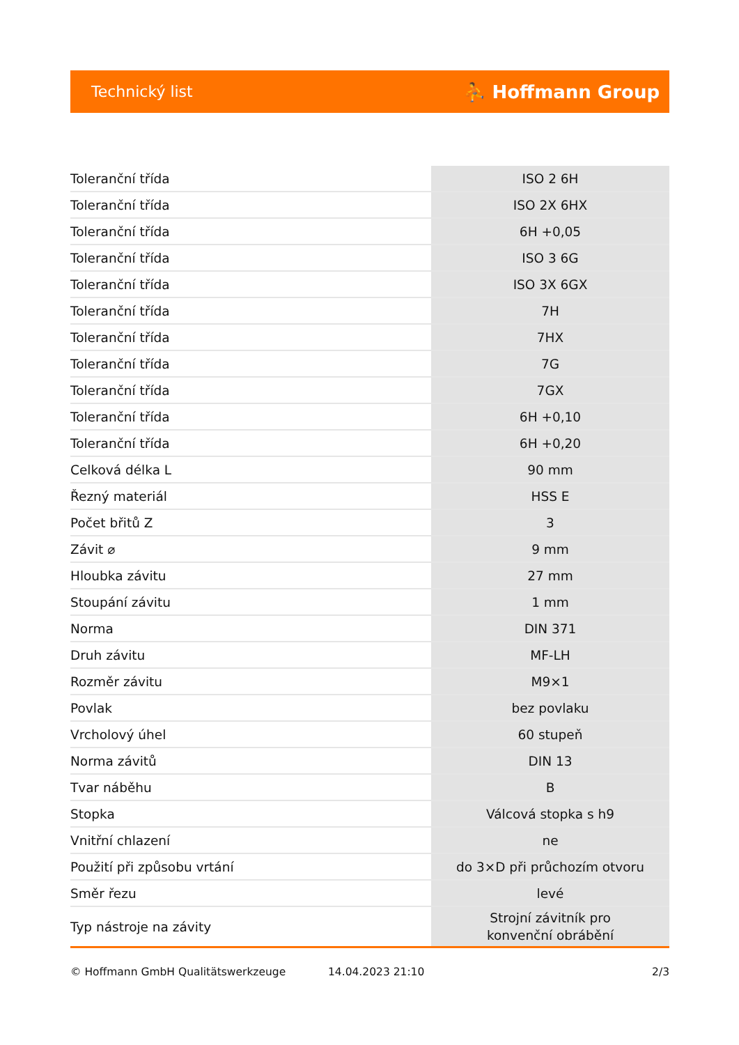Technický list ⛹ Hoffmann Group
| Toleranční třída | ISO 2 6H |
| Toleranční třída | ISO 2X 6HX |
| Toleranční třída | 6H +0,05 |
| Toleranční třída | ISO 3 6G |
| Toleranční třída | ISO 3X 6GX |
| Toleranční třída | 7H |
| Toleranční třída | 7HX |
| Toleranční třída | 7G |
| Toleranční třída | 7GX |
| Toleranční třída | 6H +0,10 |
| Toleranční třída | 6H +0,20 |
| Celková délka L | 90 mm |
| Řezný materiál | HSS E |
| Počet břitů Z | 3 |
| Závit ⌀ | 9 mm |
| Hloubka závitu | 27 mm |
| Stoupání závitu | 1 mm |
| Norma | DIN 371 |
| Druh závitu | MF-LH |
| Rozměr závitu | M9×1 |
| Povlak | bez povlaku |
| Vrcholový úhel | 60 stupeň |
| Norma závitů | DIN 13 |
| Tvar náběhu | B |
| Stopka | Válcová stopka s h9 |
| Vnitřní chlazení | ne |
| Použití při způsobu vrtání | do 3×D při průchozím otvoru |
| Směr řezu | levé |
| Typ nástroje na závity | Strojní závitník pro konvenční obrábění |
© Hoffmann GmbH Qualitätswerkzeuge 14.04.2023 21:10 2/3